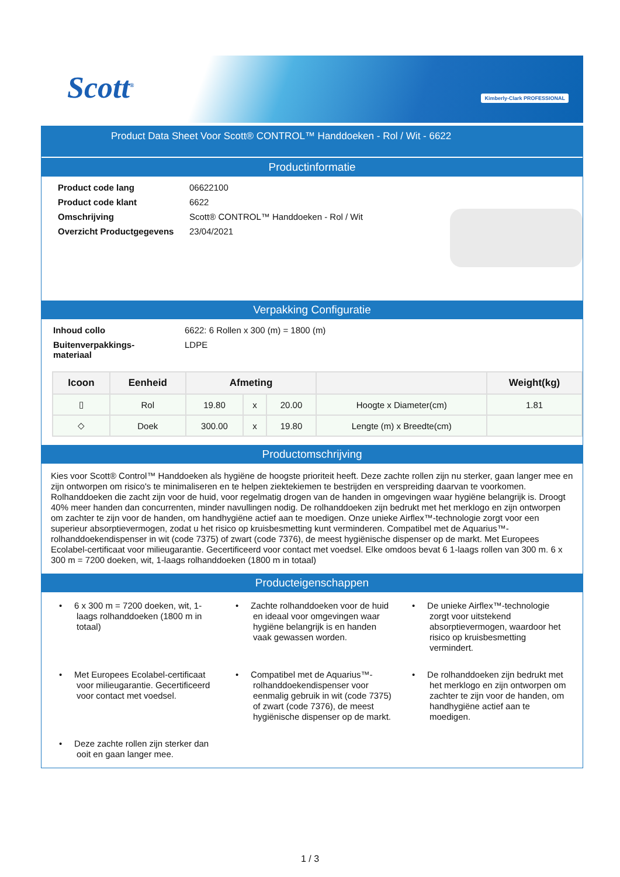Scott<sup>®</sup> Kimberly-Clark PROFESSIONAL
Product Data Sheet Voor Scott® CONTROL™ Handdoeken - Rol / Wit - 6622
Productinformatie
Product code lang 06622100 Product code klant 6622 Omschrijving Scott® CONTROL™ Handdoeken - Rol / Wit Overzicht Productgegevens 23/04/2021
Verpakking Configuratie
Inhoud collo 6622: 6 Rollen x 300 (m) = 1800 (m) Buitenverpakkings-
materiaal LDPE
| Icoon | Eenheid | Afmeting | | | | Weight(kg) |
| --- | --- | --- | --- | --- | --- | --- |
| ▯ | Rol | 19.80 | x | 20.00 | Hoogte x Diameter(cm) | 1.81 |
| ◇ | Doek | 300.00 | x | 19.80 | Lengte (m) x Breedte(cm) | |
Productomschrijving
Kies voor Scott® Control™ Handdoeken als hygiëne de hoogste prioriteit heeft. Deze zachte rollen zijn nu sterker, gaan langer mee en zijn ontworpen om risico's te minimaliseren en te helpen ziektekiemen te bestrijden en verspreiding daarvan te voorkomen. Rolhanddoeken die zacht zijn voor de huid, voor regelmatig drogen van de handen in omgevingen waar hygiëne belangrijk is. Droogt 40% meer handen dan concurrenten, minder navullingen nodig. De rolhanddoeken zijn bedrukt met het merklogo en zijn ontworpen om zachter te zijn voor de handen, om handhygiëne actief aan te moedigen. Onze unieke Airflex™-technologie zorgt voor een superieur absorptievermogen, zodat u het risico op kruisbesmetting kunt verminderen. Compatibel met de Aquarius™-rolhanddoekendispenser in wit (code 7375) of zwart (code 7376), de meest hygiënische dispenser op de markt. Met Europees Ecolabel-certificaat voor milieugarantie. Gecertificeerd voor contact met voedsel. Elke omdoos bevat 6 1-laags rollen van 300 m. 6 x 300 m = 7200 doeken, wit, 1-laags rolhanddoeken (1800 m in totaal)
Producteigenschappen
• 6 x 300 m = 7200 doeken, wit, 1-laags rolhanddoeken (1800 m in totaal)
• Zachte rolhanddoeken voor de huid en ideaal voor omgevingen waar hygiëne belangrijk is en handen vaak gewassen worden.
• De unieke Airflex™-technologie zorgt voor uitstekend absorptievermogen, waardoor het risico op kruisbesmetting vermindert.
• Met Europees Ecolabel-certificaat voor milieugarantie. Gecertificeerd voor contact met voedsel.
• Compatibel met de Aquarius™-rolhanddoekendispenser voor eenmalig gebruik in wit (code 7375) of zwart (code 7376), de meest hygiënische dispenser op de markt.
• De rolhanddoeken zijn bedrukt met het merklogo en zijn ontworpen om zachter te zijn voor de handen, om handhygiëne actief aan te moedigen.
• Deze zachte rollen zijn sterker dan ooit en gaan langer mee.
1 / 3